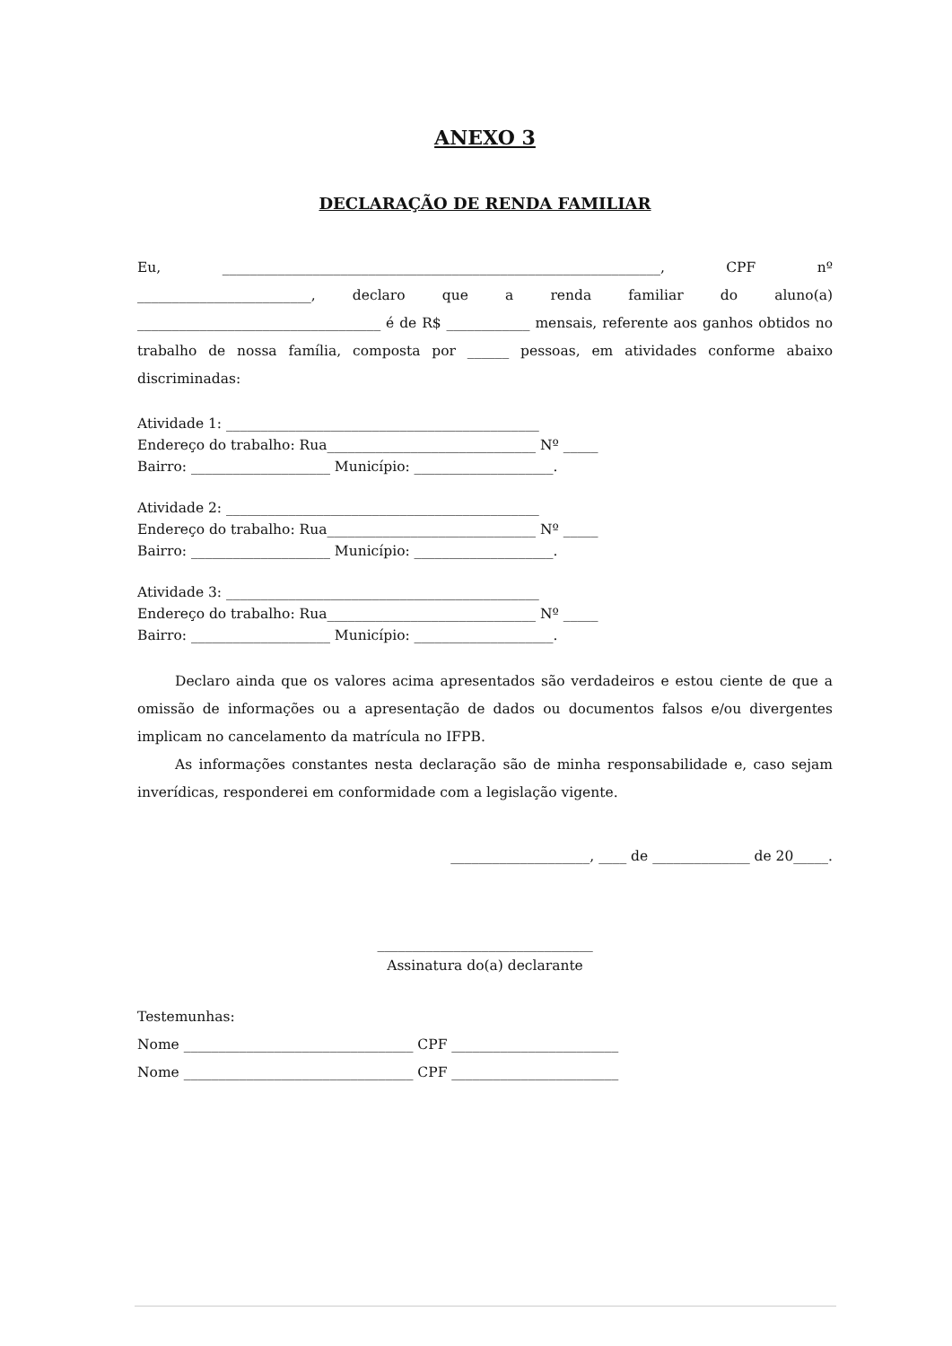ANEXO 3
DECLARAÇÃO DE RENDA FAMILIAR
Eu, _______________________________________________________________, CPF nº _________________________, declaro que a renda familiar do aluno(a) ___________________________________ é de R$ ____________ mensais, referente aos ganhos obtidos no trabalho de nossa família, composta por ______ pessoas, em atividades conforme abaixo discriminadas:
Atividade 1: _____________________________________________
Endereço do trabalho: Rua______________________________ Nº _____
Bairro: ____________________ Município: ____________________.
Atividade 2: _____________________________________________
Endereço do trabalho: Rua______________________________ Nº _____
Bairro: ____________________ Município: ____________________.
Atividade 3: _____________________________________________
Endereço do trabalho: Rua______________________________ Nº _____
Bairro: ____________________ Município: ____________________.
Declaro ainda que os valores acima apresentados são verdadeiros e estou ciente de que a omissão de informações ou a apresentação de dados ou documentos falsos e/ou divergentes implicam no cancelamento da matrícula no IFPB.
As informações constantes nesta declaração são de minha responsabilidade e, caso sejam inverídicas, responderei em conformidade com a legislação vigente.
____________________, ____ de ______________ de 20_____.
_______________________________
Assinatura do(a) declarante
Testemunhas:
Nome _________________________________ CPF ________________________
Nome _________________________________ CPF ________________________